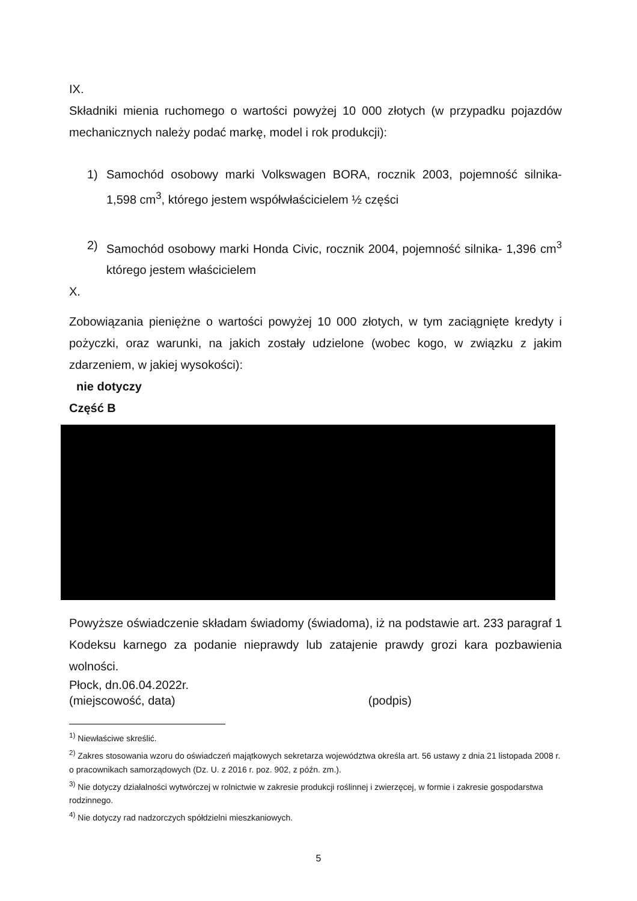IX.
Składniki mienia ruchomego o wartości powyżej 10 000 złotych (w przypadku pojazdów mechanicznych należy podać markę, model i rok produkcji):
1) Samochód osobowy marki Volkswagen BORA, rocznik 2003, pojemność silnika- 1,598 cm<sup>3</sup>, którego jestem współwłaścicielem ½ części
2) Samochód osobowy marki Honda Civic, rocznik 2004, pojemność silnika- 1,396 cm<sup>3</sup> którego jestem właścicielem
X.
Zobowiązania pieniężne o wartości powyżej 10 000 złotych, w tym zaciągnięte kredyty i pożyczki, oraz warunki, na jakich zostały udzielone (wobec kogo, w związku z jakim zdarzeniem, w jakiej wysokości):
nie dotyczy
Część B
Powyższe oświadczenie składam świadomy (świadoma), iż na podstawie art. 233 paragraf 1 Kodeksu karnego za podanie nieprawdy lub zatajenie prawdy grozi kara pozbawienia wolności.
Płock, dn.06.04.2022r.
(miejscowość, data)
(podpis)
<sup>1)</sup> Niewłaściwe skreślić.
<sup>2)</sup> Zakres stosowania wzoru do oświadczeń majątkowych sekretarza województwa określa art. 56 ustawy z dnia 21 listopada 2008 r. o pracownikach samorządowych (Dz. U. z 2016 r. poz. 902, z późn. zm.).
<sup>3)</sup> Nie dotyczy działalności wytwórczej w rolnictwie w zakresie produkcji roślinnej i zwierzęcej, w formie i zakresie gospodarstwa rodzinnego.
<sup>4)</sup> Nie dotyczy rad nadzorczych spółdzielni mieszkaniowych.
5